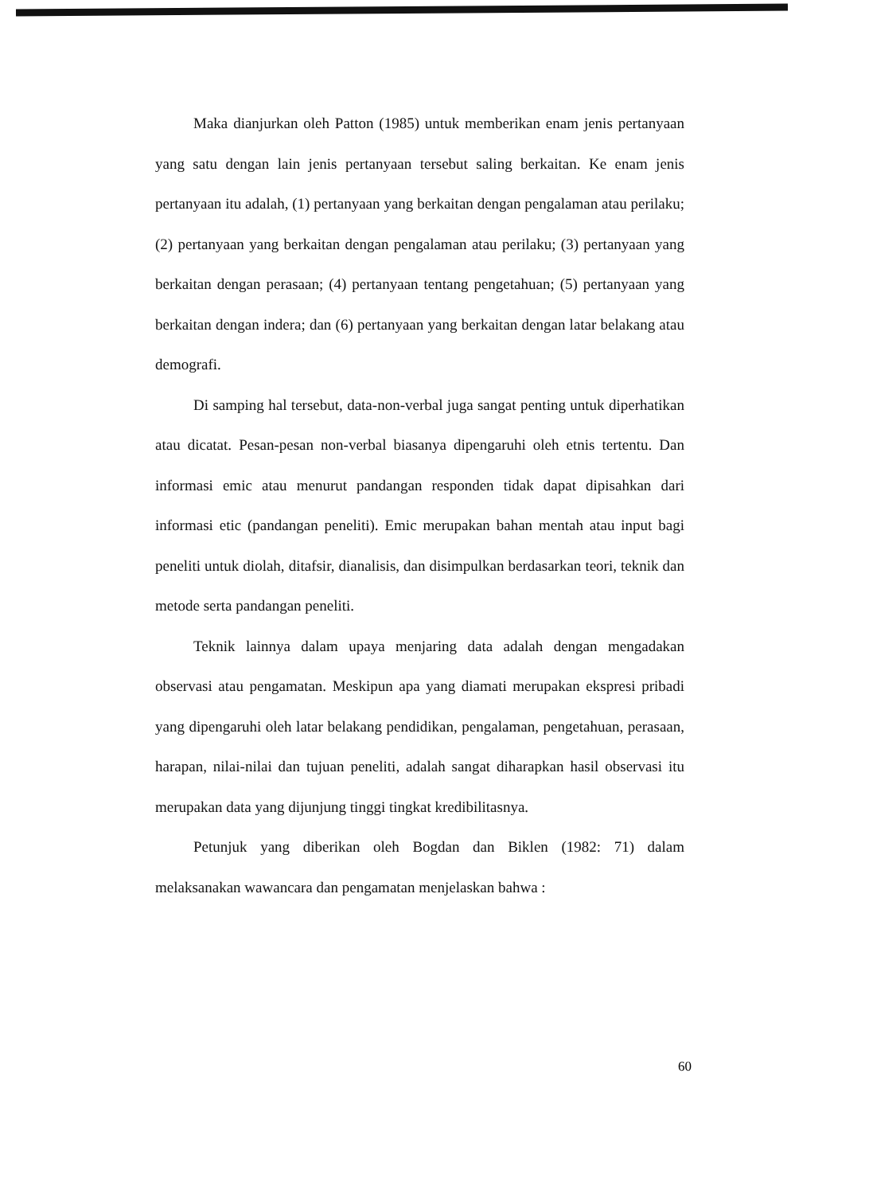Maka dianjurkan oleh Patton (1985) untuk memberikan enam jenis pertanyaan yang satu dengan lain jenis pertanyaan tersebut saling berkaitan. Ke enam jenis pertanyaan itu adalah, (1) pertanyaan yang berkaitan dengan pengalaman atau perilaku; (2) pertanyaan yang berkaitan dengan pengalaman atau perilaku; (3) pertanyaan yang berkaitan dengan perasaan; (4) pertanyaan tentang pengetahuan; (5) pertanyaan yang berkaitan dengan indera; dan (6) pertanyaan yang berkaitan dengan latar belakang atau demografi.
Di samping hal tersebut, data-non-verbal juga sangat penting untuk diperhatikan atau dicatat. Pesan-pesan non-verbal biasanya dipengaruhi oleh etnis tertentu. Dan informasi emic atau menurut pandangan responden tidak dapat dipisahkan dari informasi etic (pandangan peneliti). Emic merupakan bahan mentah atau input bagi peneliti untuk diolah, ditafsir, dianalisis, dan disimpulkan berdasarkan teori, teknik dan metode serta pandangan peneliti.
Teknik lainnya dalam upaya menjaring data adalah dengan mengadakan observasi atau pengamatan. Meskipun apa yang diamati merupakan ekspresi pribadi yang dipengaruhi oleh latar belakang pendidikan, pengalaman, pengetahuan, perasaan, harapan, nilai-nilai dan tujuan peneliti, adalah sangat diharapkan hasil observasi itu merupakan data yang dijunjung tinggi tingkat kredibilitasnya.
Petunjuk yang diberikan oleh Bogdan dan Biklen (1982: 71) dalam melaksanakan wawancara dan pengamatan menjelaskan bahwa :
60